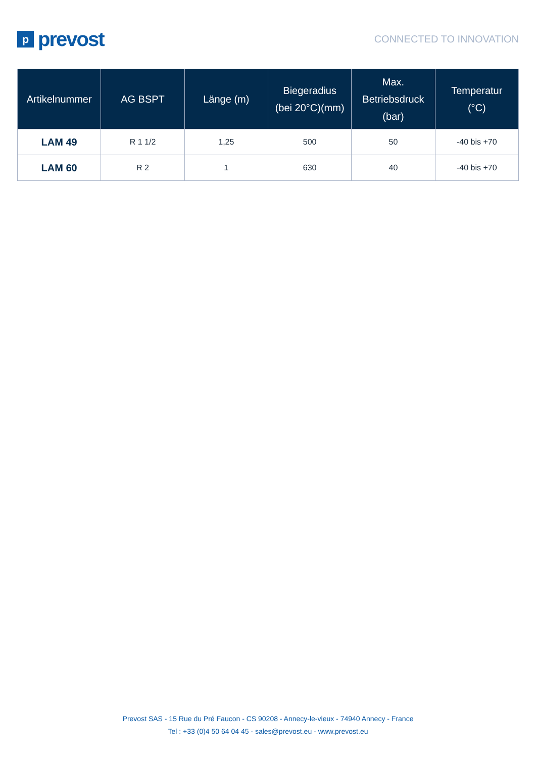pprevost
CONNECTED TO INNOVATION
| Artikelnummer | AG BSPT | Länge (m) | Biegeradius (bei 20°C)(mm) | Max. Betriebsdruck (bar) | Temperatur (°C) |
| --- | --- | --- | --- | --- | --- |
| LAM 49 | R 1 1/2 | 1,25 | 500 | 50 | -40 bis +70 |
| LAM 60 | R 2 | 1 | 630 | 40 | -40 bis +70 |
Prevost SAS - 15 Rue du Pré Faucon - CS 90208 - Annecy-le-vieux - 74940 Annecy - France
Tel : +33 (0)4 50 64 04 45 - sales@prevost.eu - www.prevost.eu